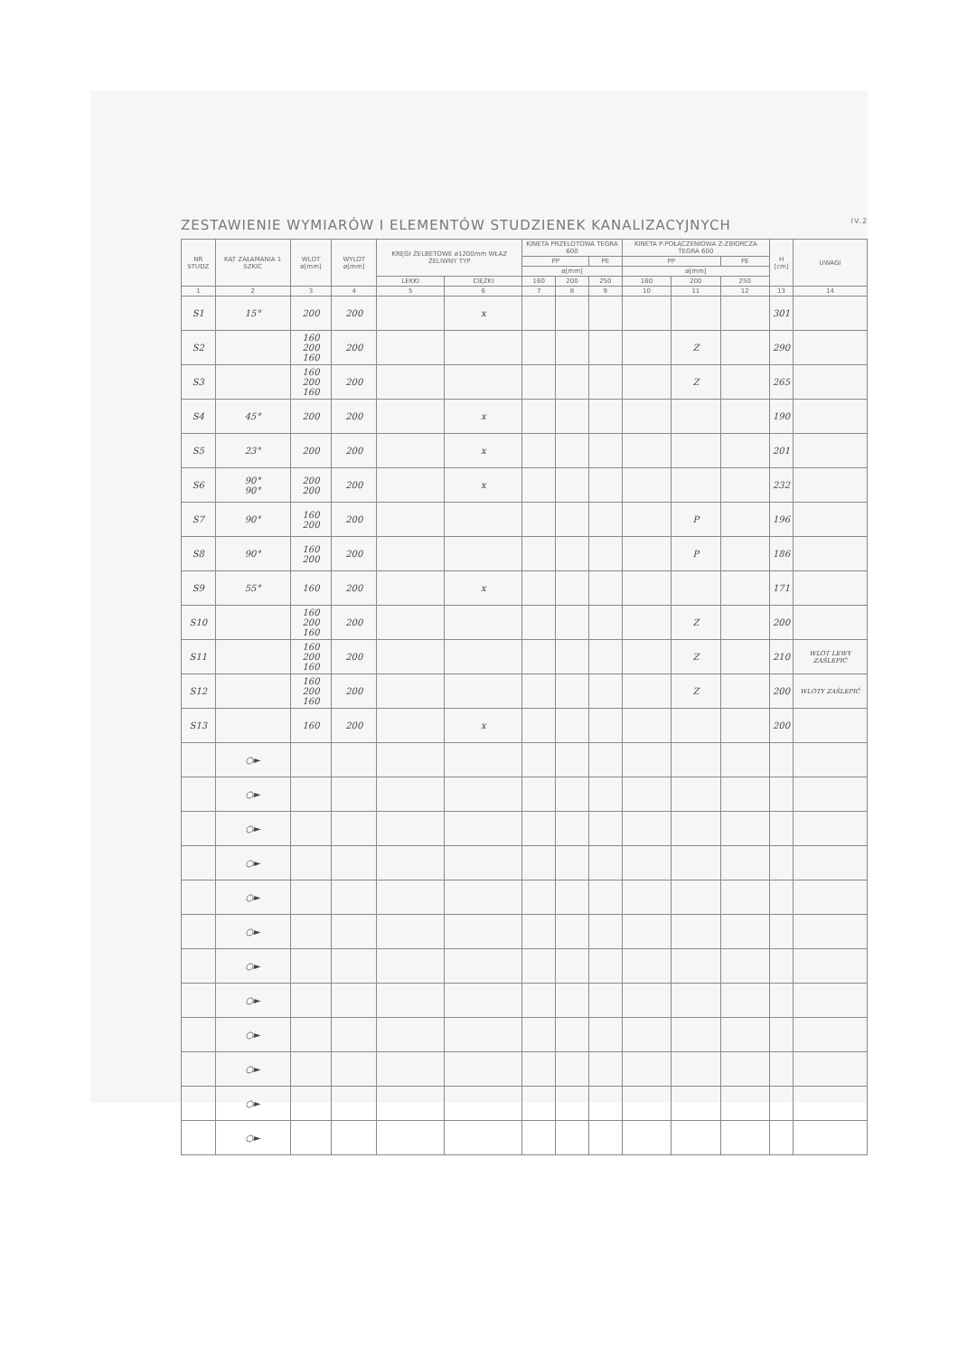ZESTAWIENIE WYMIARÓW I ELEMENTÓW STUDZIENEK KANALIZACYJNYCH IV.2
| NR STUDZ | KĄT ZAŁAMANIA 1 SZKIC | WLOT ø[mm] | WYLOT ø[mm] | KRĘGI ŻELBETOWE ø1200mm WŁAZ ŻELIWNY TYP | | KINETA PRZELOTOWA TEGRA 600 | | | KINETA P-POŁĄCZENIOWA Z-ZBIORCZA TEGRA 600 | | | H [cm] | UWAGI |
| --- | --- | --- | --- | --- | --- | --- | --- | --- | --- | --- | --- | --- | --- |
| | | | | | | PP | | PE | PP | | PE | | |
| | | | | | | ø[mm] | | | ø[mm] | | | | |
| | | | | LEKKI | CIĘŻKI | 160 | 200 | 250 | 160 | 200 | 250 | | |
| 1 | 2 | 3 | 4 | 5 | 6 | 7 | 8 | 9 | 10 | 11 | 12 | 13 | 14 |
| S1 | 15° | 200 | 200 | | x | | | | | | | 301 | |
| S2 | | 160 200 160 | 200 | | | | | | | Z | | 290 | |
| S3 | | 160 200 160 | 200 | | | | | | | Z | | 265 | |
| S4 | 45° | 200 | 200 | | x | | | | | | | 190 | |
| S5 | 23° | 200 | 200 | | x | | | | | | | 201 | |
| S6 | 90° 90° | 200 200 | 200 | | x | | | | | | | 232 | |
| S7 | 90° | 160 200 | 200 | | | | | | | P | | 196 | |
| S8 | 90° | 160 200 | 200 | | | | | | | P | | 186 | |
| S9 | 55° | 160 | 200 | | x | | | | | | | 171 | |
| S10 | | 160 200 160 | 200 | | | | | | | Z | | 200 | |
| S11 | | 160 200 160 | 200 | | | | | | | Z | | 210 | WLOT LEWY ZAŚLEPIĆ |
| S12 | | 160 200 160 | 200 | | | | | | | Z | | 200 | WLOTY ZAŚLEPIĆ |
| S13 | | 160 | 200 | | x | | | | | | | 200 | |
| | ○► | | | | | | | | | | | | |
| | ○► | | | | | | | | | | | | |
| | ○► | | | | | | | | | | | | |
| | ○► | | | | | | | | | | | | |
| | ○► | | | | | | | | | | | | |
| | ○► | | | | | | | | | | | | |
| | ○► | | | | | | | | | | | | |
| | ○► | | | | | | | | | | | | |
| | ○► | | | | | | | | | | | | |
| | ○► | | | | | | | | | | | | |
| | ○► | | | | | | | | | | | | |
| | ○► | | | | | | | | | | | | |